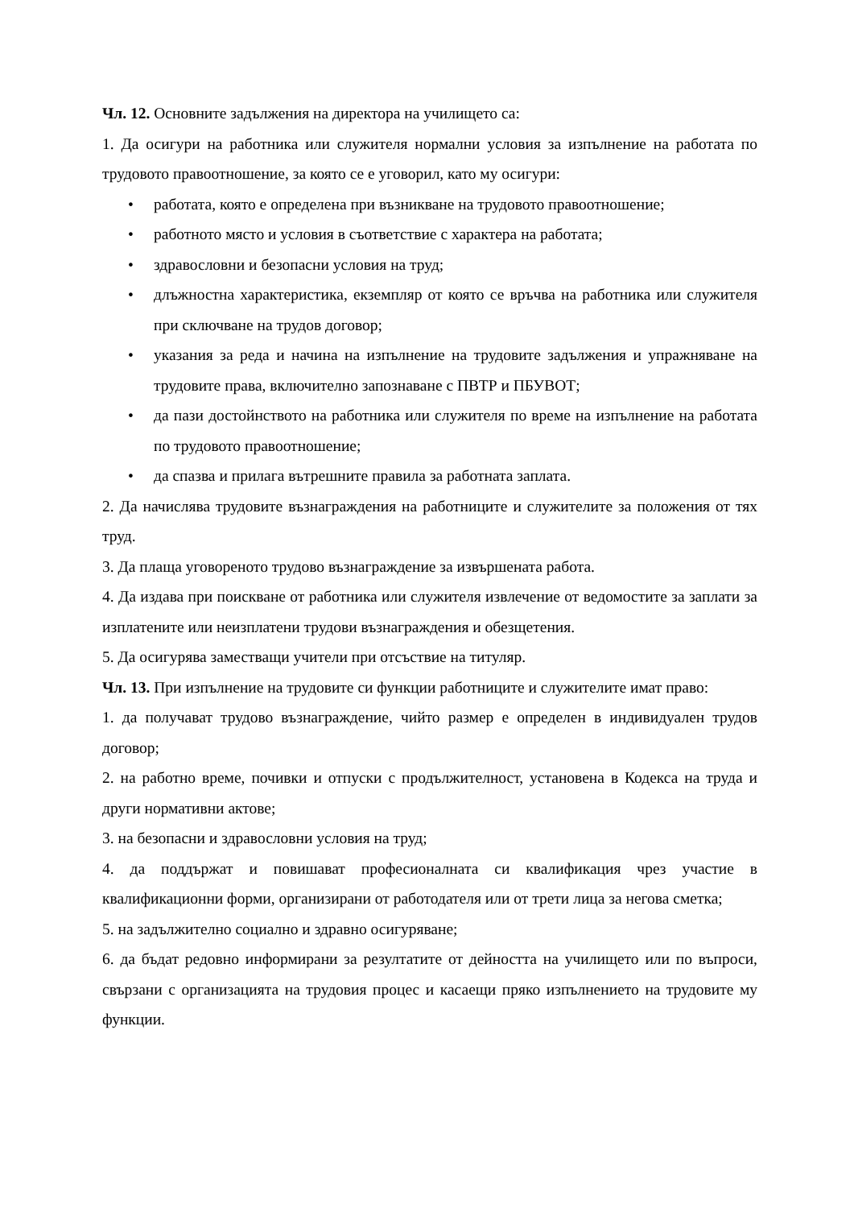Чл. 12. Основните задължения на директора на училището са:
1. Да осигури на работника или служителя нормални условия за изпълнение на работата по трудовото правоотношение, за която се е уговорил, като му осигури:
• работата, която е определена при възникване на трудовото правоотношение;
• работното място и условия в съответствие с характера на работата;
• здравословни и безопасни условия на труд;
• длъжностна характеристика, екземпляр от която се връчва на работника или служителя при сключване на трудов договор;
• указания за реда и начина на изпълнение на трудовите задължения и упражняване на трудовите права, включително запознаване с ПВТР и ПБУВОТ;
• да пази достойнството на работника или служителя по време на изпълнение на работата по трудовото правоотношение;
• да спазва и прилага вътрешните правила за работната заплата.
2. Да начислява трудовите възнаграждения на работниците и служителите за положения от тях труд.
3. Да плаща уговореното трудово възнаграждение за извършената работа.
4. Да издава при поискване от работника или служителя извлечение от ведомостите за заплати за изплатените или неизплатени трудови възнаграждения и обезщетения.
5. Да осигурява заместващи учители при отсъствие на титуляр.
Чл. 13. При изпълнение на трудовите си функции работниците и служителите имат право:
1. да получават трудово възнаграждение, чийто размер е определен в индивидуален трудов договор;
2. на работно време, почивки и отпуски с продължителност, установена в Кодекса на труда и други нормативни актове;
3. на безопасни и здравословни условия на труд;
4. да поддържат и повишават професионалната си квалификация чрез участие в квалификационни форми, организирани от работодателя или от трети лица за негова сметка;
5. на задължително социално и здравно осигуряване;
6. да бъдат редовно информирани за резултатите от дейността на училището или по въпроси, свързани с организацията на трудовия процес и касаещи пряко изпълнението на трудовите му функции.